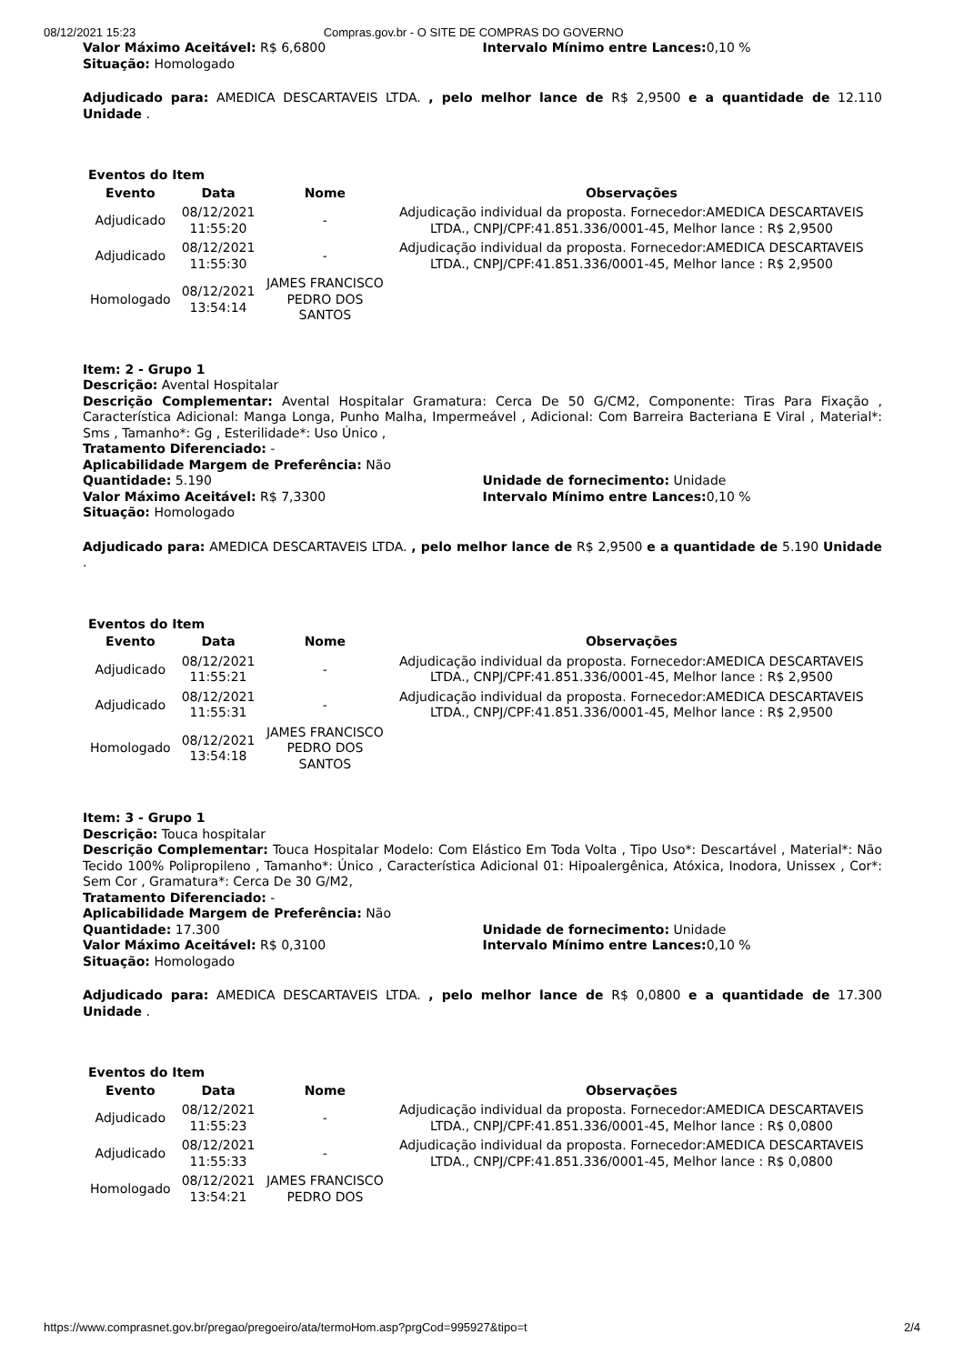08/12/2021 15:23 Compras.gov.br - O SITE DE COMPRAS DO GOVERNO
Valor Máximo Aceitável: R$ 6,6800 Intervalo Mínimo entre Lances: 0,10 %
Situação: Homologado
Adjudicado para: AMEDICA DESCARTAVEIS LTDA. , pelo melhor lance de R$ 2,9500 e a quantidade de 12.110 Unidade .
Eventos do Item
| Evento | Data | Nome | Observações |
| --- | --- | --- | --- |
| Adjudicado | 08/12/2021 11:55:20 | - | Adjudicação individual da proposta. Fornecedor:AMEDICA DESCARTAVEIS LTDA., CNPJ/CPF:41.851.336/0001-45, Melhor lance : R$ 2,9500 |
| Adjudicado | 08/12/2021 11:55:30 | - | Adjudicação individual da proposta. Fornecedor:AMEDICA DESCARTAVEIS LTDA., CNPJ/CPF:41.851.336/0001-45, Melhor lance : R$ 2,9500 |
| Homologado | 08/12/2021 13:54:14 | JAMES FRANCISCO PEDRO DOS SANTOS | |
Item: 2 - Grupo 1
Descrição: Avental Hospitalar
Descrição Complementar: Avental Hospitalar Gramatura: Cerca De 50 G/CM2, Componente: Tiras Para Fixação , Característica Adicional: Manga Longa, Punho Malha, Impermeável , Adicional: Com Barreira Bacteriana E Viral , Material*: Sms , Tamanho*: Gg , Esterilidade*: Uso Único ,
Tratamento Diferenciado: -
Aplicabilidade Margem de Preferência: Não
Quantidade: 5.190 Unidade de fornecimento: Unidade
Valor Máximo Aceitável: R$ 7,3300 Intervalo Mínimo entre Lances: 0,10 %
Situação: Homologado
Adjudicado para: AMEDICA DESCARTAVEIS LTDA. , pelo melhor lance de R$ 2,9500 e a quantidade de 5.190 Unidade .
Eventos do Item
| Evento | Data | Nome | Observações |
| --- | --- | --- | --- |
| Adjudicado | 08/12/2021 11:55:21 | - | Adjudicação individual da proposta. Fornecedor:AMEDICA DESCARTAVEIS LTDA., CNPJ/CPF:41.851.336/0001-45, Melhor lance : R$ 2,9500 |
| Adjudicado | 08/12/2021 11:55:31 | - | Adjudicação individual da proposta. Fornecedor:AMEDICA DESCARTAVEIS LTDA., CNPJ/CPF:41.851.336/0001-45, Melhor lance : R$ 2,9500 |
| Homologado | 08/12/2021 13:54:18 | JAMES FRANCISCO PEDRO DOS SANTOS | |
Item: 3 - Grupo 1
Descrição: Touca hospitalar
Descrição Complementar: Touca Hospitalar Modelo: Com Elástico Em Toda Volta , Tipo Uso*: Descartável , Material*: Não Tecido 100% Polipropileno , Tamanho*: Único , Característica Adicional 01: Hipoalergênica, Atóxica, Inodora, Unissex , Cor*: Sem Cor , Gramatura*: Cerca De 30 G/M2,
Tratamento Diferenciado: -
Aplicabilidade Margem de Preferência: Não
Quantidade: 17.300 Unidade de fornecimento: Unidade
Valor Máximo Aceitável: R$ 0,3100 Intervalo Mínimo entre Lances: 0,10 %
Situação: Homologado
Adjudicado para: AMEDICA DESCARTAVEIS LTDA. , pelo melhor lance de R$ 0,0800 e a quantidade de 17.300 Unidade .
Eventos do Item
| Evento | Data | Nome | Observações |
| --- | --- | --- | --- |
| Adjudicado | 08/12/2021 11:55:23 | - | Adjudicação individual da proposta. Fornecedor:AMEDICA DESCARTAVEIS LTDA., CNPJ/CPF:41.851.336/0001-45, Melhor lance : R$ 0,0800 |
| Adjudicado | 08/12/2021 11:55:33 | - | Adjudicação individual da proposta. Fornecedor:AMEDICA DESCARTAVEIS LTDA., CNPJ/CPF:41.851.336/0001-45, Melhor lance : R$ 0,0800 |
| Homologado | 08/12/2021 13:54:21 | JAMES FRANCISCO PEDRO DOS | |
https://www.comprasnet.gov.br/pregao/pregoeiro/ata/termoHom.asp?prgCod=995927&tipo=t 2/4